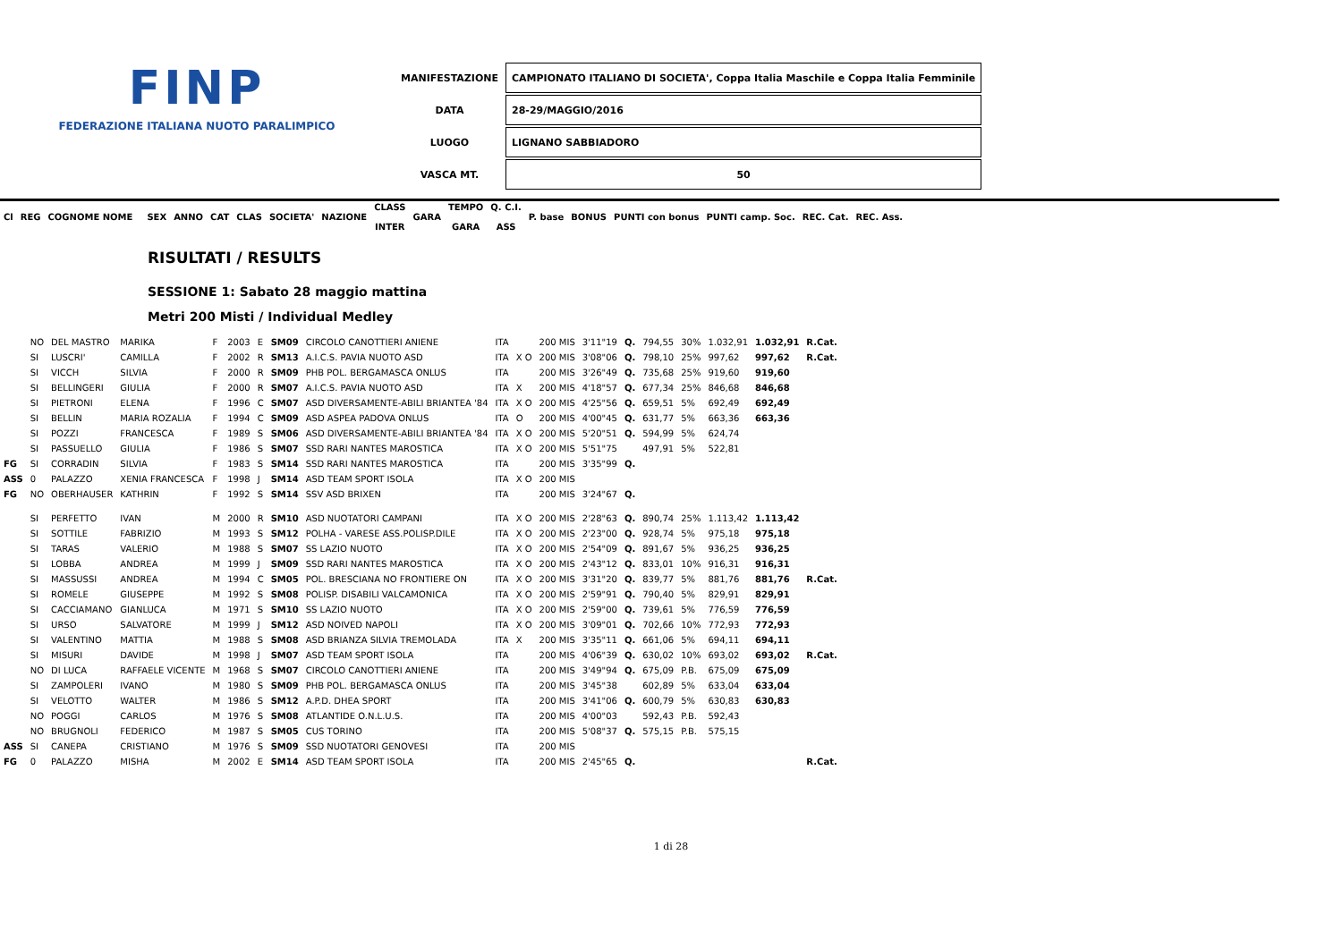FINP
FEDERAZIONE ITALIANA NUOTO PARALIMPICO
| MANIFESTAZIONE | CAMPIONATO ITALIANO DI SOCIETA', Coppa Italia Maschile e Coppa Italia Femminile |
| DATA | 28-29/MAGGIO/2016 |
| LUOGO | LIGNANO SABBIADORO |
| VASCA MT. | 50 |
| Cl | REG | COGNOME NOME | | SEX | ANNO | CAT | CLAS | SOCIETA' | NAZIONE | CLASS INTER | GARA | TEMPO GARA | Q. C.I. ASS | P. base | BONUS | PUNTI con bonus | PUNTI camp. Soc. | REC. Cat. | REC. Ass. |
| --- | --- | --- | --- | --- | --- | --- | --- | --- | --- | --- | --- | --- | --- | --- | --- | --- | --- | --- | --- |
RISULTATI / RESULTS
SESSIONE 1: Sabato 28 maggio mattina
Metri 200 Misti / Individual Medley
| | NO | DEL MASTRO | MARIKA | F | 2003 | E | SM09 | CIRCOLO CANOTTIERI ANIENE | ITA | | 200 MIS | 3'11"19 | Q. | 794,55 | 30% | 1.032,91 | 1.032,91 | R.Cat. |
| | SI | LUSCRI' | CAMILLA | F | 2002 | R | SM13 | A.I.C.S. PAVIA NUOTO ASD | ITA | X O | 200 MIS | 3'08"06 | Q. | 798,10 | 25% | 997,62 | 997,62 | R.Cat. |
| | SI | VICCH | SILVIA | F | 2000 | R | SM09 | PHB POL. BERGAMASCA ONLUS | ITA | | 200 MIS | 3'26"49 | Q. | 735,68 | 25% | 919,60 | 919,60 | |
| | SI | BELLINGERI | GIULIA | F | 2000 | R | SM07 | A.I.C.S. PAVIA NUOTO ASD | ITA | X | 200 MIS | 4'18"57 | Q. | 677,34 | 25% | 846,68 | 846,68 | |
| | SI | PIETRONI | ELENA | F | 1996 | C | SM07 | ASD DIVERSAMENTE-ABILI BRIANTEA '84 | ITA | X O | 200 MIS | 4'25"56 | Q. | 659,51 | 5% | 692,49 | 692,49 | |
| | SI | BELLIN | MARIA ROZALIA | F | 1994 | C | SM09 | ASD ASPEA PADOVA ONLUS | ITA | O | 200 MIS | 4'00"45 | Q. | 631,77 | 5% | 663,36 | 663,36 | |
| | SI | POZZI | FRANCESCA | F | 1989 | S | SM06 | ASD DIVERSAMENTE-ABILI BRIANTEA '84 | ITA | X O | 200 MIS | 5'20"51 | Q. | 594,99 | 5% | 624,74 | | |
| | SI | PASSUELLO | GIULIA | F | 1986 | S | SM07 | SSD RARI NANTES MAROSTICA | ITA | X O | 200 MIS | 5'51"75 | | 497,91 | 5% | 522,81 | | |
| FG | SI | CORRADIN | SILVIA | F | 1983 | S | SM14 | SSD RARI NANTES MAROSTICA | ITA | | 200 MIS | 3'35"99 | Q. | | | | | |
| ASS | 0 | PALAZZO | XENIA FRANCESCA | F | 1998 | J | SM14 | ASD TEAM SPORT ISOLA | ITA | X O | 200 MIS | | | | | | | |
| FG | NO | OBERHAUSER | KATHRIN | F | 1992 | S | SM14 | SSV ASD BRIXEN | ITA | | 200 MIS | 3'24"67 | Q. | | | | | |
| | SI | PERFETTO | IVAN | M | 2000 | R | SM10 | ASD NUOTATORI CAMPANI | ITA | X O | 200 MIS | 2'28"63 | Q. | 890,74 | 25% | 1.113,42 | 1.113,42 | |
| | SI | SOTTILE | FABRIZIO | M | 1993 | S | SM12 | POLHA - VARESE ASS.POLISP.DILE | ITA | X O | 200 MIS | 2'23"00 | Q. | 928,74 | 5% | 975,18 | 975,18 | |
| | SI | TARAS | VALERIO | M | 1988 | S | SM07 | SS LAZIO NUOTO | ITA | X O | 200 MIS | 2'54"09 | Q. | 891,67 | 5% | 936,25 | 936,25 | |
| | SI | LOBBA | ANDREA | M | 1999 | J | SM09 | SSD RARI NANTES MAROSTICA | ITA | X O | 200 MIS | 2'43"12 | Q. | 833,01 | 10% | 916,31 | 916,31 | |
| | SI | MASSUSSI | ANDREA | M | 1994 | C | SM05 | POL. BRESCIANA NO FRONTIERE ON | ITA | X O | 200 MIS | 3'31"20 | Q. | 839,77 | 5% | 881,76 | 881,76 | R.Cat. |
| | SI | ROMELE | GIUSEPPE | M | 1992 | S | SM08 | POLISP. DISABILI VALCAMONICA | ITA | X O | 200 MIS | 2'59"91 | Q. | 790,40 | 5% | 829,91 | 829,91 | |
| | SI | CACCIAMANO | GIANLUCA | M | 1971 | S | SM10 | SS LAZIO NUOTO | ITA | X O | 200 MIS | 2'59"00 | Q. | 739,61 | 5% | 776,59 | 776,59 | |
| | SI | URSO | SALVATORE | M | 1999 | J | SM12 | ASD NOIVED NAPOLI | ITA | X O | 200 MIS | 3'09"01 | Q. | 702,66 | 10% | 772,93 | 772,93 | |
| | SI | VALENTINO | MATTIA | M | 1988 | S | SM08 | ASD BRIANZA SILVIA TREMOLADA | ITA | X | 200 MIS | 3'35"11 | Q. | 661,06 | 5% | 694,11 | 694,11 | |
| | SI | MISURI | DAVIDE | M | 1998 | J | SM07 | ASD TEAM SPORT ISOLA | ITA | | 200 MIS | 4'06"39 | Q. | 630,02 | 10% | 693,02 | 693,02 | R.Cat. |
| | NO | DI LUCA | RAFFAELE VICENTE | M | 1968 | S | SM07 | CIRCOLO CANOTTIERI ANIENE | ITA | | 200 MIS | 3'49"94 | Q. | 675,09 | P.B. | 675,09 | 675,09 | |
| | SI | ZAMPOLERI | IVANO | M | 1980 | S | SM09 | PHB POL. BERGAMASCA ONLUS | ITA | | 200 MIS | 3'45"38 | | 602,89 | 5% | 633,04 | 633,04 | |
| | SI | VELOTTO | WALTER | M | 1986 | S | SM12 | A.P.D. DHEA SPORT | ITA | | 200 MIS | 3'41"06 | Q. | 600,79 | 5% | 630,83 | 630,83 | |
| | NO | POGGI | CARLOS | M | 1976 | S | SM08 | ATLANTIDE O.N.L.U.S. | ITA | | 200 MIS | 4'00"03 | | 592,43 | P.B. | 592,43 | | |
| | NO | BRUGNOLI | FEDERICO | M | 1987 | S | SM05 | CUS TORINO | ITA | | 200 MIS | 5'08"37 | Q. | 575,15 | P.B. | 575,15 | | |
| ASS | SI | CANEPA | CRISTIANO | M | 1976 | S | SM09 | SSD NUOTATORI GENOVESI | ITA | | 200 MIS | | | | | | | |
| FG | 0 | PALAZZO | MISHA | M | 2002 | E | SM14 | ASD TEAM SPORT ISOLA | ITA | | 200 MIS | 2'45"65 | Q. | | | | | R.Cat. |
1 di 28